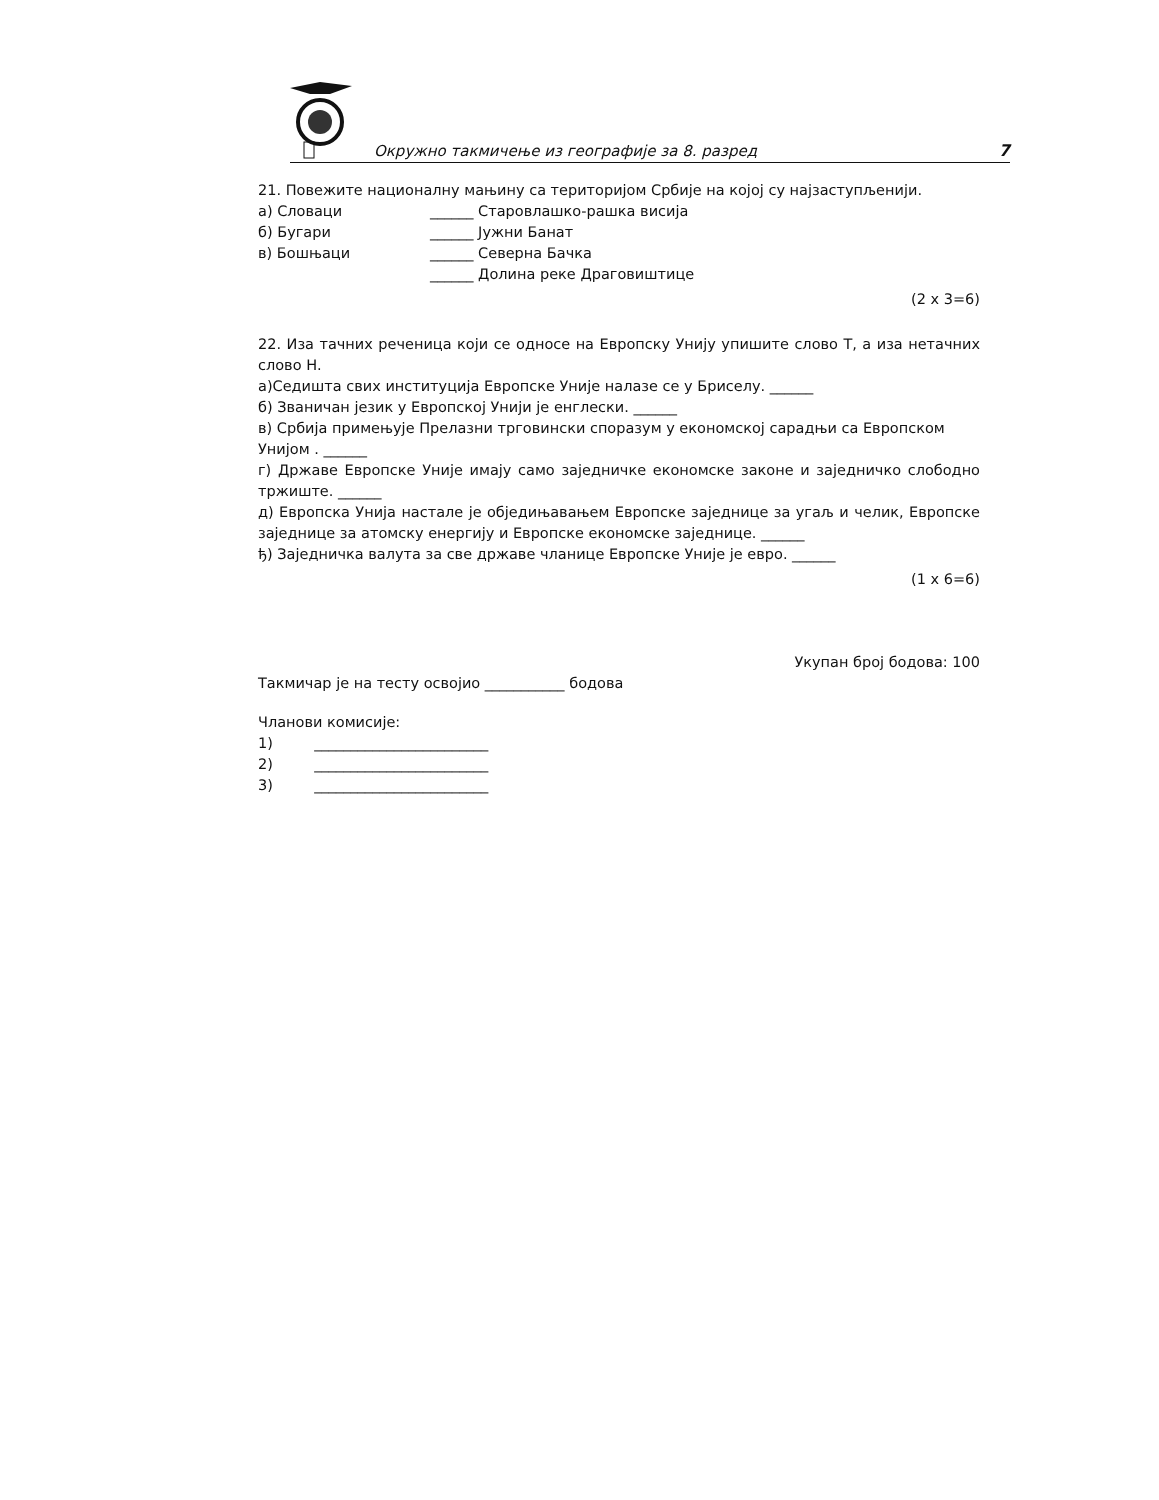Окружно такмичење из географије за 8. разред 7
21. Повежите националну мањину са територијом Србије на којој су најзаступљенији.
а) Словаци ______ Старовлашко-рашка висија б) Бугари ______ Јужни Банат в) Бошњаци ______ Северна Бачка ______ Долина реке Драговиштице
(2 x 3=6)
22. Иза тачних реченица који се односе на Европску Унију упишите слово Т, а иза нетачних слово Н.
а)Седишта свих институција Европске Уније налазе се у Бриселу. ______
б) Званичан језик у Европској Унији је енглески. ______
в) Србија примењује Прелазни трговински споразум у економској сарадњи са Европском Унијом . ______
г) Државе Европске Уније имају само заједничке економске законе и заједничко слободно тржиште. ______
д) Европска Унија настале је обједињавањем Европске заједнице за угаљ и челик, Европске заједнице за атомску енергију и Европске економске заједнице. ______
ђ) Заједничка валута за све државе чланице Европске Уније је евро. ______
(1 x 6=6)
Укупан број бодова: 100
Такмичар је на тесту освојио ___________ бодова
Чланови комисије:
1) ________________________
2) ________________________
3) ________________________